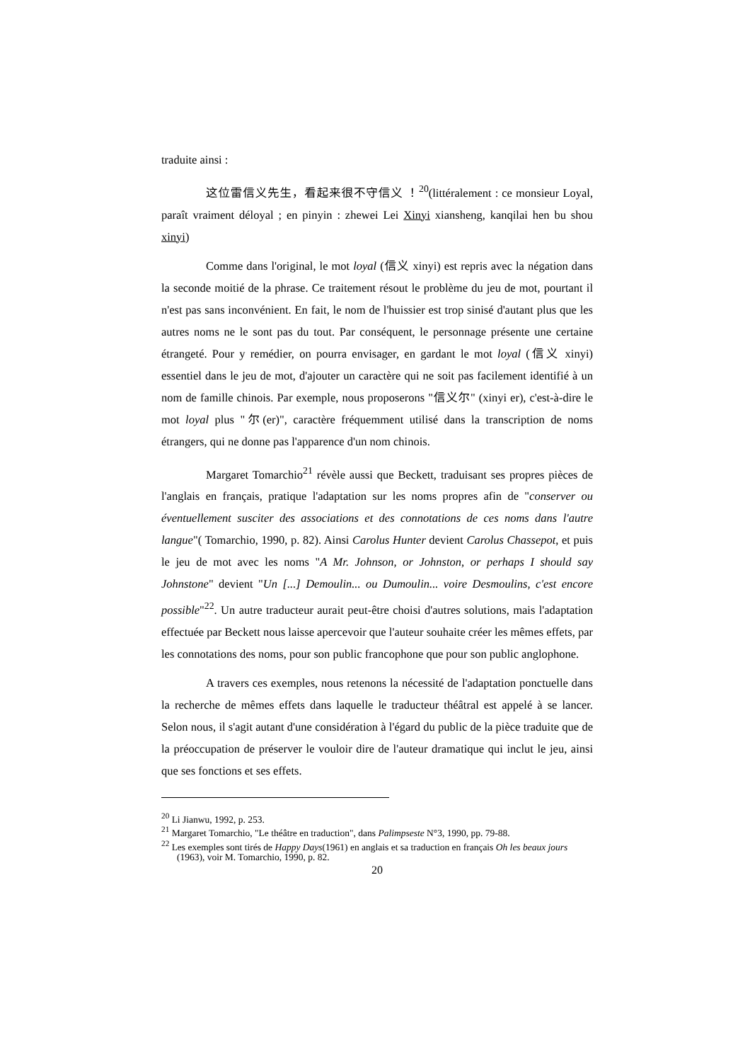traduite ainsi :
这位雷信义先生，看起来很不守信义 ！<sup>20</sup>(littéralement : ce monsieur Loyal, paraît vraiment déloyal ; en pinyin : zhewei Lei Xinyi xiansheng, kanqilai hen bu shou xinyi)
Comme dans l'original, le mot loyal (信义 xinyi) est repris avec la négation dans la seconde moitié de la phrase. Ce traitement résout le problème du jeu de mot, pourtant il n'est pas sans inconvénient. En fait, le nom de l'huissier est trop sinisé d'autant plus que les autres noms ne le sont pas du tout. Par conséquent, le personnage présente une certaine étrangeté. Pour y remédier, on pourra envisager, en gardant le mot loyal (信义 xinyi) essentiel dans le jeu de mot, d'ajouter un caractère qui ne soit pas facilement identifié à un nom de famille chinois. Par exemple, nous proposerons "信义尔" (xinyi er), c'est-à-dire le mot loyal plus "尔(er)", caractère fréquemment utilisé dans la transcription de noms étrangers, qui ne donne pas l'apparence d'un nom chinois.
Margaret Tomarchio<sup>21</sup> révèle aussi que Beckett, traduisant ses propres pièces de l'anglais en français, pratique l'adaptation sur les noms propres afin de "conserver ou éventuellement susciter des associations et des connotations de ces noms dans l'autre langue"( Tomarchio, 1990, p. 82). Ainsi Carolus Hunter devient Carolus Chassepot, et puis le jeu de mot avec les noms "A Mr. Johnson, or Johnston, or perhaps I should say Johnstone" devient "Un [...] Demoulin... ou Dumoulin... voire Desmoulins, c'est encore possible"<sup>22</sup>. Un autre traducteur aurait peut-être choisi d'autres solutions, mais l'adaptation effectuée par Beckett nous laisse apercevoir que l'auteur souhaite créer les mêmes effets, par les connotations des noms, pour son public francophone que pour son public anglophone.
A travers ces exemples, nous retenons la nécessité de l'adaptation ponctuelle dans la recherche de mêmes effets dans laquelle le traducteur théâtral est appelé à se lancer. Selon nous, il s'agit autant d'une considération à l'égard du public de la pièce traduite que de la préoccupation de préserver le vouloir dire de l'auteur dramatique qui inclut le jeu, ainsi que ses fonctions et ses effets.
<sup>20</sup> Li Jianwu, 1992, p. 253.
<sup>21</sup> Margaret Tomarchio, "Le théâtre en traduction", dans Palimpseste N°3, 1990, pp. 79-88.
<sup>22</sup> Les exemples sont tirés de Happy Days(1961) en anglais et sa traduction en français Oh les beaux jours (1963), voir M. Tomarchio, 1990, p. 82.
20